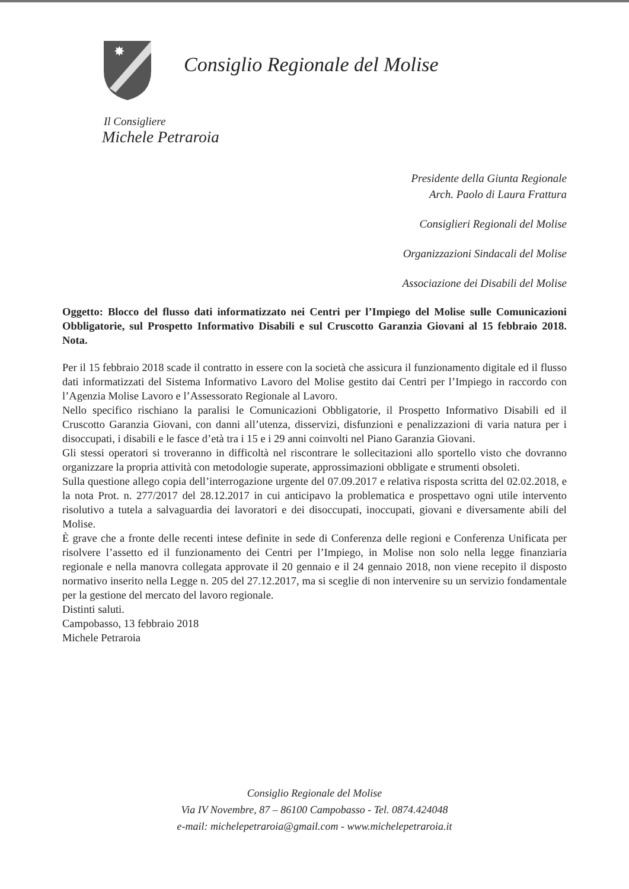✸
Consiglio Regionale del Molise
Il Consigliere
Michele Petraroia
Presidente della Giunta Regionale
Arch. Paolo di Laura Frattura
Consiglieri Regionali del Molise
Organizzazioni Sindacali del Molise
Associazione dei Disabili del Molise
Oggetto: Blocco del flusso dati informatizzato nei Centri per l’Impiego del Molise sulle Comunicazioni Obbligatorie, sul Prospetto Informativo Disabili e sul Cruscotto Garanzia Giovani al 15 febbraio 2018. Nota.
Per il 15 febbraio 2018 scade il contratto in essere con la società che assicura il funzionamento digitale ed il flusso dati informatizzati del Sistema Informativo Lavoro del Molise gestito dai Centri per l’Impiego in raccordo con l’Agenzia Molise Lavoro e l’Assessorato Regionale al Lavoro.
Nello specifico rischiano la paralisi le Comunicazioni Obbligatorie, il Prospetto Informativo Disabili ed il Cruscotto Garanzia Giovani, con danni all’utenza, disservizi, disfunzioni e penalizzazioni di varia natura per i disoccupati, i disabili e le fasce d’età tra i 15 e i 29 anni coinvolti nel Piano Garanzia Giovani.
Gli stessi operatori si troveranno in difficoltà nel riscontrare le sollecitazioni allo sportello visto che dovranno organizzare la propria attività con metodologie superate, approssimazioni obbligate e strumenti obsoleti.
Sulla questione allego copia dell’interrogazione urgente del 07.09.2017 e relativa risposta scritta del 02.02.2018, e la nota Prot. n. 277/2017 del 28.12.2017 in cui anticipavo la problematica e prospettavo ogni utile intervento risolutivo a tutela a salvaguardia dei lavoratori e dei disoccupati, inoccupati, giovani e diversamente abili del Molise.
È grave che a fronte delle recenti intese definite in sede di Conferenza delle regioni e Conferenza Unificata per risolvere l’assetto ed il funzionamento dei Centri per l’Impiego, in Molise non solo nella legge finanziaria regionale e nella manovra collegata approvate il 20 gennaio e il 24 gennaio 2018, non viene recepito il disposto normativo inserito nella Legge n. 205 del 27.12.2017, ma si sceglie di non intervenire su un servizio fondamentale per la gestione del mercato del lavoro regionale.
Distinti saluti.
Campobasso, 13 febbraio 2018
Michele Petraroia
Consiglio Regionale del Molise
Via IV Novembre, 87 – 86100 Campobasso - Tel. 0874.424048
e-mail: michelepetraroia@gmail.com - www.michelepetraroia.it